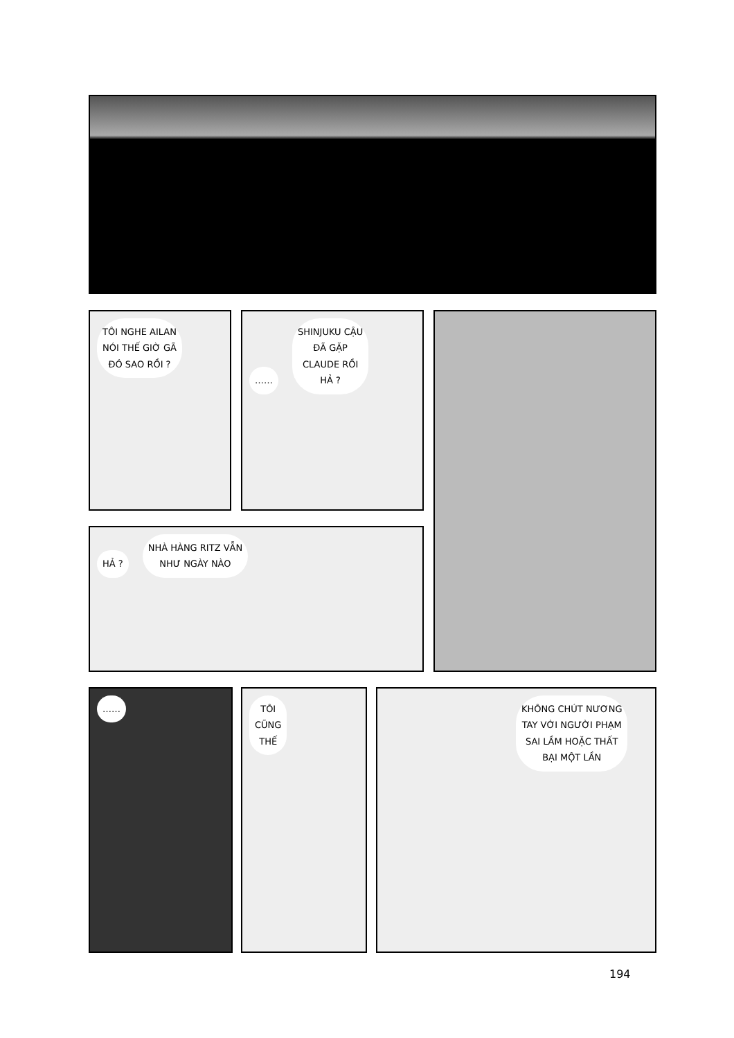TÔI NGHE AILAN
NÓI THẾ GIỜ GÃ
ĐÓ SAO RỒI ?
……
SHINJUKU CẬU
ĐÃ GẶP
CLAUDE RỒI
HẢ ?
HẢ ?
NHÀ HÀNG RITZ VẪN
NHƯ NGÀY NÀO
……
TÔI
CŨNG
THẾ
KHÔNG CHÚT NƯƠNG
TAY VỚI NGƯỜI PHẠM
SAI LẦM HOẶC THẤT
BẠI MỘT LẦN
194